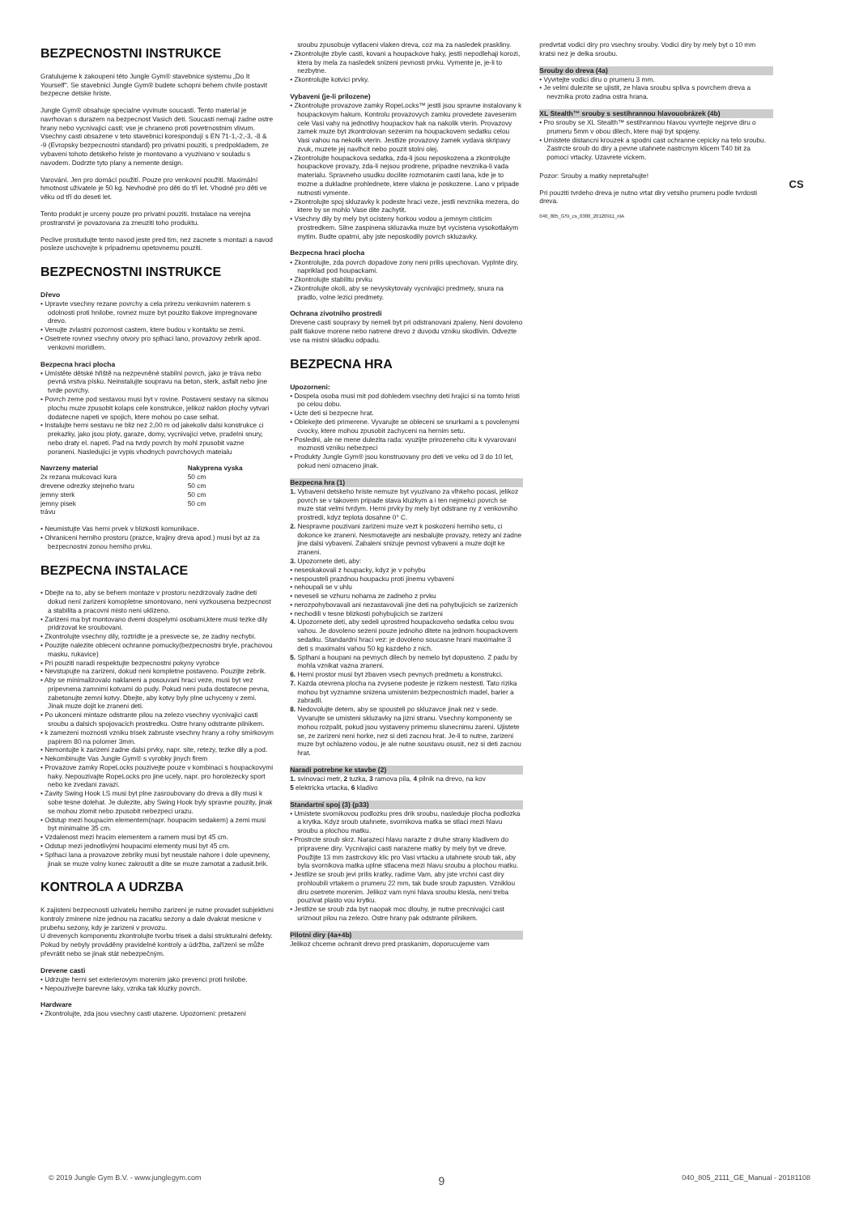BEZPECNOSTNI INSTRUKCE
Gratulujeme k zakoupeni této Jungle Gym® stavebnice systemu „Do It Yourself". Se stavebnici Jungle Gym® budete schopni behem chvile postavit bezpecne detske hriste.
Jungle Gym® obsahuje specialne vyvinute soucasti. Tento material je navrhovan s durazem na bezpecnost Vasich deti. Soucasti nemaji zadne ostre hrany nebo vycnivajici casti; vse je chraneno proti povetrnostnim vlivum. Vsechny casti obsazene v teto stavebnici korespondují s EN 71-1,-2,-3, -8 & -9 (Evropsky bezpecnostni standard) pro privatni pouziti, s predpokladem, ze vybaveni tohoto detskeho hriste je montovano a vyuzivano v souladu s navodem. Dodrzte tyto plany a nemente design.
Varování. Jen pro domácí použití. Pouze pro venkovní použití. Maximální hmotnost uživatele je 50 kg. Nevhodné pro děti do tří let. Vhodné pro děti ve věku od tří do deseti let.
Tento produkt je urceny pouze pro privatni pouziti. Instalace na verejna prostranstvi je povazovana za zneuziti toho produktu.
Peclive prostudujte tento navod jeste pred tim, nez zacnete s montazi a navod posleze uschovejte k pripadnemu opetovnemu pouziti.
BEZPECNOSTNI INSTRUKCE
Dřevo
• Upravte vsechny rezane povrchy a cela prirezu venkovnim naterem s odolnosti proti hnilobe, rovnez muze byt pouzito tlakove impregnovane drevo.
• Venujte zvlastni pozornost castem, ktere budou v kontaktu se zemi.
• Osetrete rovnez vsechny otvory pro splhaci lano, provazovy zebrik apod. venkovni moridlem.
Bezpecna hraci plocha
• Umístěte dětské hřiště na nezpevněné stabilní povrch, jako je tráva nebo pevná vrstva písku. Neinstalujte soupravu na beton, sterk, asfalt nebo jine tvrde povrchy.
• Povrch zeme pod sestavou musi byt v rovine. Postaveni sestavy na sikmou plochu muze zpusobit kolaps cele konstrukce, jelikoz naklon plochy vytvari dodatecne napeti ve spojich, ktere mohou po case selhat.
• Instalujte herni sestavu ne bliz nez 2,00 m od jakekoliv dalsi konstrukce ci prekazky, jako jsou ploty, garaze, domy, vycnivajici vetve, pradelni snury, nebo draty el. napeti. Pad na tvrdy povrch by mohl zpusobit vazne poraneni. Nasledujici je vypis vhodnych povrchovych mateialu
| Navrzeny material | Nakyprena vyska |
| --- | --- |
| 2x rezana mulcovaci kura | 50 cm |
| drevene odrezky stejneho tvaru | 50 cm |
| jemny sterk | 50 cm |
| jemny pisek | 50 cm |
| trávu | |
• Neumistujte Vas herni prvek v blizkosti komunikace.
• Ohraniceni herniho prostoru (prazce, krajiny dreva apod.) musi byt az za bezpecnostni zonou herniho prvku.
BEZPECNA INSTALACE
• Dbejte na to, aby se behem montaze v prostoru nezdrzovaly zadne deti dokud není zarizeni komopletne smontovano, neni vyzkousena bezpecnost a stabilita a pracovni misto neni uklizeno.
• Zarizeni ma byt montovano dvemi dospelymi osobami,ktere musi tezke dily pridrzovat ke sroubovani.
• Zkontrolujte vsechny dily, roztridte je a presvecte se, ze zadny nechybi.
• Pouzijte nalezite obleceni ochranne pomucky(bezpecnostni bryle, prachovou masku, rukavice)
• Pri pouziti naradi respektujte bezpecnostni pokyny vyrobce
• Nevstupujte na zarizeni, dokud neni kompletne postaveno. Pouzijte zebrik.
• Aby se minimalizovalo naklaneni a posouvani hraci veze, musi byt vez pripevnena zamnimi kotvami do pudy. Pokud neni puda dostatecne pevna, zabetonujte zemni kotvy. Dbejte, aby kotvy byly plne uchyceny v zemi. Jinak muze dojit ke zraneni deti.
• Po ukonceni mintaze odstrante pilou na zelezo vsechny vycnivajici casti sroubu a dalsich spojovacich prostredku. Ostre hrany odstrante pilnikem.
• k zamezeni moznosti vzniku trisek zabruste vsechny hrany a rohy smirkovym papirem 80 na polomer 3mm.
• Nemontujte k zarizeni zadne dalsi prvky, napr. site, retezy, tezke dily a pod.
• Nekombinujte Vas Jungle Gym® s vyrobky jinych firem
• Provazove zamky RopeLocks pouzivejte pouze v kombinaci s houpackovymi haky. Nepouzivajte RopeLocks pro jine ucely, napr. pro horolezecky sport nebo ke zvedani zavazi.
• Zavity Swing Hook LS musi byt plne zasroubovany do dreva a dily musi k sobe tesne dolehat. Je dulezite, aby Swing Hook byly spravne pouzity, jinak se mohou zlomit nebo zpusobit nebezpeci urazu.
• Odstup mezi houpacim elementem(napr. houpacim sedakem) a zemi musi byt minimalne 35 cm.
• Vzdalenost mezi hracim elementem a ramem musi byt 45 cm.
• Odstup mezi jednotlivými houpacimi elementy musi byt 45 cm.
• Splhaci lana a provazove zebriky musi byt neustale nahore i dole upevneny, jinak se muze volny konec zakroutit a dite se muze zamotat a zadusit.brik.
KONTROLA A UDRZBA
K zajisteni bezpecnosti uzivatelu herniho zarizeni je nutne provadet subjektivni kontroly zminene nize jednou na zacatku sezony a dale dvakrat mesicne v prubehu sezony, kdy je zarizeni v provozu.
U drevenych komponentu zkontrolujte tvorbu trisek a dalsi strukturalni defekty. Pokud by nebyly prováděny pravidelné kontroly a údržba, zařízení se může převrátit nebo se jinak stát nebezpečným.
Drevene casti
• Udrzujte herni set exterierovym morenim jako prevenci proti hnilobe.
• Nepouzivejte barevne laky, vznika tak kluzky povrch.
Hardware
• Zkontrolujte, zda jsou vsechny casti utazene. Upozorneni: pretazeni
sroubu zpusobuje vytlaceni vlaken dreva, coz ma za nasledek praskliny.
• Zkontrolujte zbyle casti, kovani a houpackove haky, jestli nepodlehaji korozi, ktera by mela za nasledek snizeni pevnosti prvku. Vymente je, je-li to nezbytne.
• Zkontrolujte kotvici prvky.
Vybaveni (je-li prilozene)
• Zkontrolujte provazove zamky RopeLocks™ jestli jsou spravne instalovany k houpackovym hakum. Kontrolu provazovych zamku provedete zavesenim cele Vasi vahy na jednotlivy houpackov hak na nakolik vterin. Provazovy zamek muze byt zkontrolovan sezenim na houpackovem sedatku celou Vasi vahou na nekolik vterin. Jestlize provazovy zamek vydava skripavy zvuk, muzete jej navlhcit nebo pouzit stolni olej.
• Zkontrolujte houpackova sedatka, zda-li jsou neposkozena a zkontrolujte houpackove provazy, zda-li nejsou prodrene, pripadne nevznika-li vada materialu. Spravneho usudku docilite rozmotanim casti lana, kde je to mozne a dukladne prohlednete, ktere vlakno je poskozene. Lano v pripade nutnosti vymente.
• Zkontrolujte spoj skluzavky k podeste hraci veze, jestli nevznika mezera, do ktere by se mohlo Vase dite zachytit.
• Vsechny dily by mely byt ocisteny horkou vodou a jemnym cisticim prostredkem. Silne zaspinena skluzavka muze byt vycistena vysokotlakym mytim. Budte opatrni, aby jste neposkodily povrch skluzavky.
Bezpecna hraci plocha
• Zkontrolujte, zda povrch dopadove zony neni prilis upechovan. Vyplnte diry, napriklad pod houpackami.
• Zkontrolujte stabilitu prvku
• Zkontrolujte okoli, aby se nevyskytovaly vycnivajici predmety, snura na pradlo, volne lezici predmety.
Ochrana zivotniho prostredi
Drevene casti soupravy by nemeli byt pri odstranovani zpaleny. Neni dovoleno palit tlakove morene nebo natrene drevo z duvodu vzniku skodlivin. Odvezte vse na mistni skladku odpadu.
BEZPECNA HRA
Upozorneni:
• Dospela osoba musi mit pod dohledem vsechny deti hrajici si na tomto hristi po celou dobu.
• Ucte deti si bezpecne hrat.
• Oblekejte deti primerene. Vyvarujte se obleceni se snurkami a s povolenymi cvocky, ktere mohou zpusobit zachyceni na hernim setu.
• Posledni, ale ne mene dulezita rada: vyuzijte prirozeneho citu k vyvarovani moznosti vzniku nebezpeci
• Produkty Jungle Gym® jsou konstruovany pro deti ve veku od 3 do 10 let, pokud neni oznaceno jinak.
Bezpecna hra (1)
1. Vybaveni detskeho hriste nemuze byt vyuzivano za vlhkeho pocasi, jelikoz povrch se v takovem pripade stava kluzkym a i ten nejmekci povrch se muze stat velmi tvrdym. Herni prvky by mely byt odstrane ny z venkovniho prostredi, kdyz teplota dosahne 0° C.
2. Nespravne pouzivani zarizeni muze vezt k poskozeni herniho setu, ci dokonce ke zraneni. Nesmotavejte ani nesbalujte provazy, retezy ani zadne jine dalsi vybaveni. Zabaleni snizuje pevnost vybaveni a muze dojit ke zraneni.
3. Upozornete deti, aby:
• neseskakovali z houpacky, kdyz je v pohybu
• nespousteli prazdnou houpacku proti jinemu vybaveni
• nehoupali se v uhlu
• neveseli se vzhuru nohama ze zadneho z prvku
• nerozpohybovavali ani nezastavovali jine deti na pohybujicich se zarizenich
• nechodili v tesne blizkosti pohybujicich se zarizeni
4. Upozornete deti, aby sedeli uprostred houpackoveho sedatka celou svou vahou. Je dovoleno sezeni pouze jednoho ditete na jednom houpackovem sedatku. Standardni hraci vez: je dovoleno soucasne hrani maximalne 3 deti s maximalni vahou 50 kg kazdeho z nich.
5. Splhani a houpani na pevnych dilech by nemelo byt dopusteno. Z padu by mohla vznikat vazna zraneni.
6. Herni prostor musi byt zbaven vsech pevnych predmetu a konstrukci.
7. Kazda otevrena plocha na zvysene podeste je rizikem nestesti. Tato rizika mohou byt vyznamne snizena umistenim bezpecnostnich madel, barier a zabradli.
8. Nedovolujte detem, aby se spousteli po skluzavce jinak nez v sede. Vyvarujte se umisteni skluzavky na jizni stranu. Vsechny komponenty se mohou rozpalit, pokud jsou vystaveny primemu slunecnimu zareni. Ujistete se, ze zarizeni neni horke, nez si deti zacnou hrat. Je-li to nutne, zarizeni muze byt ochlazeno vodou, je ale nutne soustavu osusit, nez si deti zacnou hrat.
Naradi potrebne ke stavbe (2)
1. svinovaci metr, 2 tuzka, 3 ramova pila, 4 pilnik na drevo, na kov
5 elektricka vrtacka, 6 kladivo
Standartní spoj (3) (p33)
• Umistete svornikovou podlozku pres drik sroubu, nasleduje plocha podlozka a krytka. Kdyz sroub utahnete, svornikova matka se stlaci mezi hlavu sroubu a plochou matku.
• Prostrcte sroub skrz. Narazeci hlavu narazte z druhe strany kladivem do pripravene diry. Vycnivajici casti narazene matky by mely byt ve dreve. Použijte 13 mm zastrckovy klic pro Vasi vrtacku a utahnete sroub tak, aby byla svornikova matka uplne stlacena mezi hlavu sroubu a plochou matku.
• Jestlize se sroub jevi prilis kratky, radime Vam, aby jste vrchni cast diry prohloubili vrtakem o prumeru 22 mm, tak bude sroub zapusten. Vzniklou diru osetrete morenim. Jelikoz vam nyni hlava sroubu klesla, neni treba pouzivat plasto vou krytku.
• Jestlize se sroub zda byt naopak moc dlouhy, je nutne precnivajici cast uriznout pilou na zelezo. Ostre hrany pak odstrante pilnikem.
Pilotni diry (4a+4b)
Jelikoz chceme ochranit drevo pred praskanim, doporucujeme vam
predvrtat vodici diry pro vsechny srouby. Vodici diry by mely byt o 10 mm kratsi nez je delka sroubu.
Srouby do dreva (4a)
• Vyvrtejte vodici diru o prumeru 3 mm.
• Je velmi dulezite se ujistit, ze hlava sroubu spliva s povrchem dreva a nevznika proto zadna ostra hrana.
XL Stealth™ srouby s sestihrannou hlavouobrázek (4b)
• Pro srouby se XL Stealth™ sestihrannou hlavou vyvrtejte nejprve diru o prumeru 5mm v obou dilech, ktere maji byt spojeny.
• Umistete distancni krouzek a spodni cast ochranne cepicky na telo sroubu. Zastrcte sroub do diry a pevne utahnete nastrcnym klicem T40 bit za pomoci vrtacky. Uzavrete vickem.
Pozor: Srouby a matky nepretahujte!
Pri pouziti tvrdeho dreva je nutno vrtat diry vetsiho prumeru podle tvrdosti dreva.
040_805_GSI_cs_0300_20120911_nlA
CS
© 2019 Jungle Gym B.V. - www.junglegym.com 9 040_805_2111_GE_Manual - 20181108